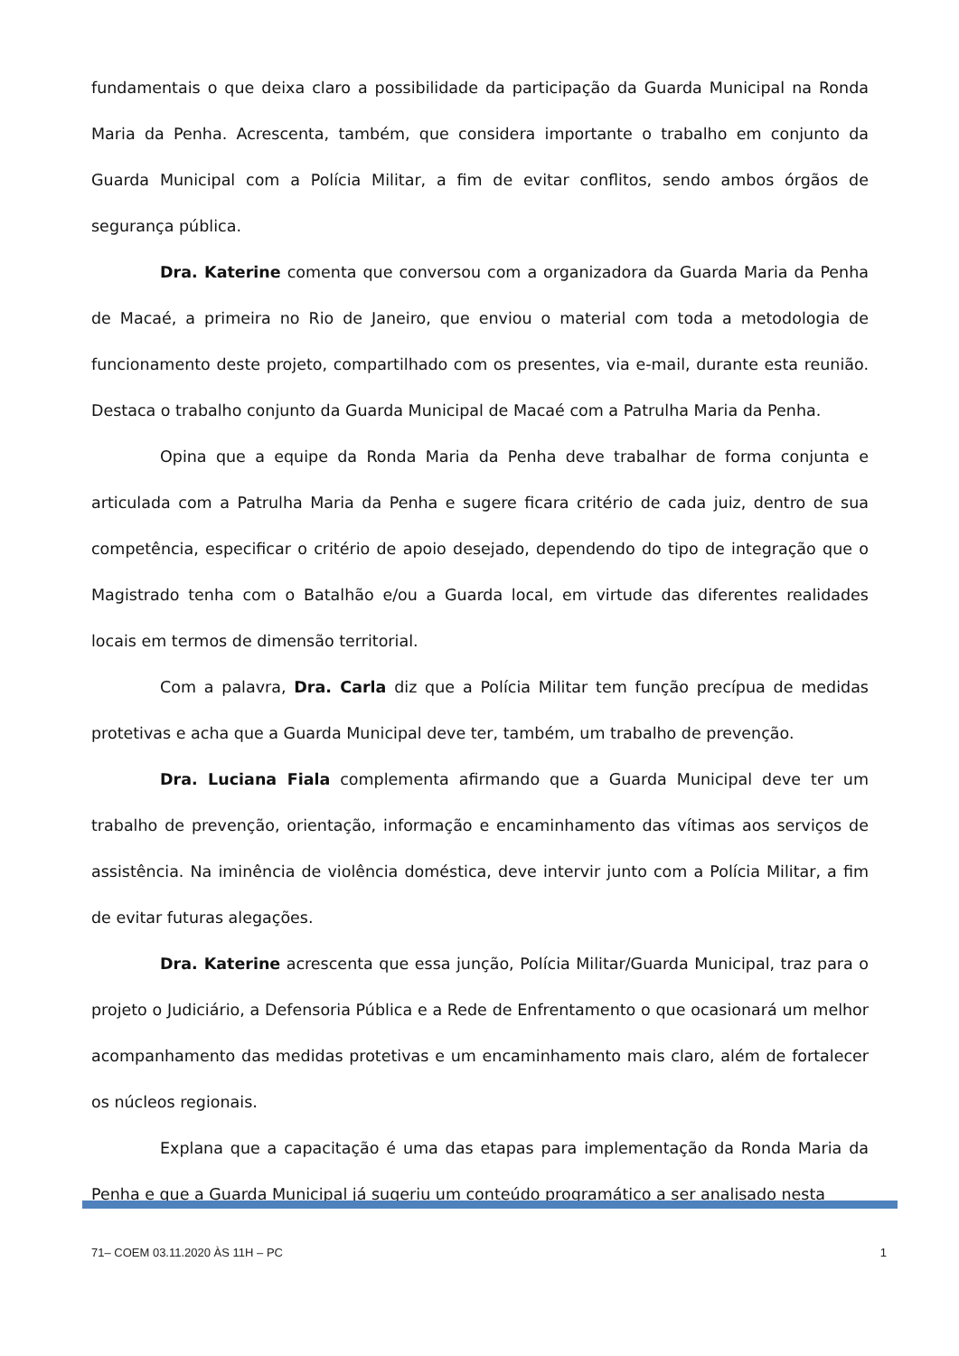fundamentais o que deixa claro a possibilidade da participação da Guarda Municipal na Ronda Maria da Penha. Acrescenta, também, que considera importante o trabalho em conjunto da Guarda Municipal com a Polícia Militar, a fim de evitar conflitos, sendo ambos órgãos de segurança pública.
Dra. Katerine comenta que conversou com a organizadora da Guarda Maria da Penha de Macaé, a primeira no Rio de Janeiro, que enviou o material com toda a metodologia de funcionamento deste projeto, compartilhado com os presentes, via e-mail, durante esta reunião. Destaca o trabalho conjunto da Guarda Municipal de Macaé com a Patrulha Maria da Penha.
Opina que a equipe da Ronda Maria da Penha deve trabalhar de forma conjunta e articulada com a Patrulha Maria da Penha e sugere ficara critério de cada juiz, dentro de sua competência, especificar o critério de apoio desejado, dependendo do tipo de integração que o Magistrado tenha com o Batalhão e/ou a Guarda local, em virtude das diferentes realidades locais em termos de dimensão territorial.
Com a palavra, Dra. Carla diz que a Polícia Militar tem função precípua de medidas protetivas e acha que a Guarda Municipal deve ter, também, um trabalho de prevenção.
Dra. Luciana Fiala complementa afirmando que a Guarda Municipal deve ter um trabalho de prevenção, orientação, informação e encaminhamento das vítimas aos serviços de assistência. Na iminência de violência doméstica, deve intervir junto com a Polícia Militar, a fim de evitar futuras alegações.
Dra. Katerine acrescenta que essa junção, Polícia Militar/Guarda Municipal, traz para o projeto o Judiciário, a Defensoria Pública e a Rede de Enfrentamento o que ocasionará um melhor acompanhamento das medidas protetivas e um encaminhamento mais claro, além de fortalecer os núcleos regionais.
Explana que a capacitação é uma das etapas para implementação da Ronda Maria da Penha e que a Guarda Municipal já sugeriu um conteúdo programático a ser analisado nesta
71– COEM 03.11.2020 ÀS 11H – PC 1